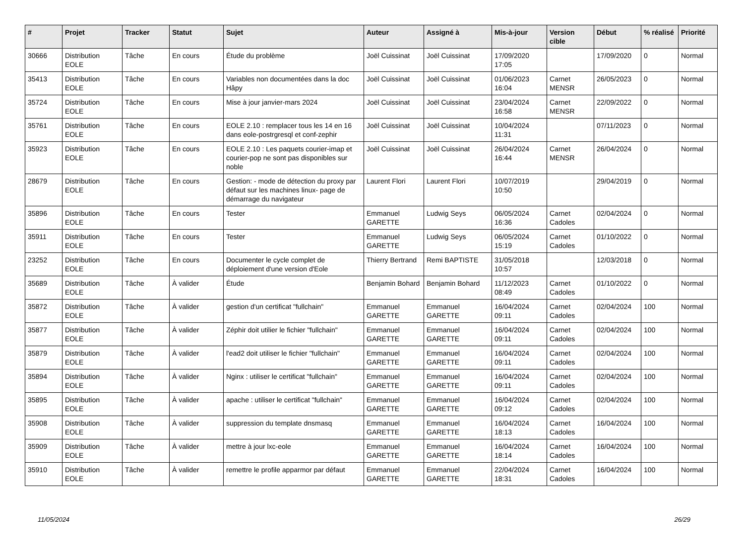| # | Projet | Tracker | Statut | Sujet | Auteur | Assigné à | Mis-à-jour | Version cible | Début | % réalisé | Priorité |
| --- | --- | --- | --- | --- | --- | --- | --- | --- | --- | --- | --- |
| 30666 | Distribution EOLE | Tâche | En cours | Étude du problème | Joël Cuissinat | Joël Cuissinat | 17/09/2020 17:05 | | 17/09/2020 | 0 | Normal |
| 35413 | Distribution EOLE | Tâche | En cours | Variables non documentées dans la doc Hâpy | Joël Cuissinat | Joël Cuissinat | 01/06/2023 16:04 | Carnet MENSR | 26/05/2023 | 0 | Normal |
| 35724 | Distribution EOLE | Tâche | En cours | Mise à jour janvier-mars 2024 | Joël Cuissinat | Joël Cuissinat | 23/04/2024 16:58 | Carnet MENSR | 22/09/2022 | 0 | Normal |
| 35761 | Distribution EOLE | Tâche | En cours | EOLE 2.10 : remplacer tous les 14 en 16 dans eole-postrgresql et conf-zephir | Joël Cuissinat | Joël Cuissinat | 10/04/2024 11:31 | | 07/11/2023 | 0 | Normal |
| 35923 | Distribution EOLE | Tâche | En cours | EOLE 2.10 : Les paquets courier-imap et courier-pop ne sont pas disponibles sur noble | Joël Cuissinat | Joël Cuissinat | 26/04/2024 16:44 | Carnet MENSR | 26/04/2024 | 0 | Normal |
| 28679 | Distribution EOLE | Tâche | En cours | Gestion: - mode de détection du proxy par défaut sur les machines linux- page de démarrage du navigateur | Laurent Flori | Laurent Flori | 10/07/2019 10:50 | | 29/04/2019 | 0 | Normal |
| 35896 | Distribution EOLE | Tâche | En cours | Tester | Emmanuel GARETTE | Ludwig Seys | 06/05/2024 16:36 | Carnet Cadoles | 02/04/2024 | 0 | Normal |
| 35911 | Distribution EOLE | Tâche | En cours | Tester | Emmanuel GARETTE | Ludwig Seys | 06/05/2024 15:19 | Carnet Cadoles | 01/10/2022 | 0 | Normal |
| 23252 | Distribution EOLE | Tâche | En cours | Documenter le cycle complet de déploiement d'une version d'Eole | Thierry Bertrand | Remi BAPTISTE | 31/05/2018 10:57 | | 12/03/2018 | 0 | Normal |
| 35689 | Distribution EOLE | Tâche | À valider | Étude | Benjamin Bohard | Benjamin Bohard | 11/12/2023 08:49 | Carnet Cadoles | 01/10/2022 | 0 | Normal |
| 35872 | Distribution EOLE | Tâche | À valider | gestion d'un certificat "fullchain" | Emmanuel GARETTE | Emmanuel GARETTE | 16/04/2024 09:11 | Carnet Cadoles | 02/04/2024 | 100 | Normal |
| 35877 | Distribution EOLE | Tâche | À valider | Zéphir doit utilier le fichier "fullchain" | Emmanuel GARETTE | Emmanuel GARETTE | 16/04/2024 09:11 | Carnet Cadoles | 02/04/2024 | 100 | Normal |
| 35879 | Distribution EOLE | Tâche | À valider | l'ead2 doit utiliser le fichier "fullchain" | Emmanuel GARETTE | Emmanuel GARETTE | 16/04/2024 09:11 | Carnet Cadoles | 02/04/2024 | 100 | Normal |
| 35894 | Distribution EOLE | Tâche | À valider | Nginx : utiliser le certificat "fullchain" | Emmanuel GARETTE | Emmanuel GARETTE | 16/04/2024 09:11 | Carnet Cadoles | 02/04/2024 | 100 | Normal |
| 35895 | Distribution EOLE | Tâche | À valider | apache : utiliser le certificat "fullchain" | Emmanuel GARETTE | Emmanuel GARETTE | 16/04/2024 09:12 | Carnet Cadoles | 02/04/2024 | 100 | Normal |
| 35908 | Distribution EOLE | Tâche | À valider | suppression du template dnsmasq | Emmanuel GARETTE | Emmanuel GARETTE | 16/04/2024 18:13 | Carnet Cadoles | 16/04/2024 | 100 | Normal |
| 35909 | Distribution EOLE | Tâche | À valider | mettre à jour lxc-eole | Emmanuel GARETTE | Emmanuel GARETTE | 16/04/2024 18:14 | Carnet Cadoles | 16/04/2024 | 100 | Normal |
| 35910 | Distribution EOLE | Tâche | À valider | remettre le profile apparmor par défaut | Emmanuel GARETTE | Emmanuel GARETTE | 22/04/2024 18:31 | Carnet Cadoles | 16/04/2024 | 100 | Normal |
11/05/2024 26/29